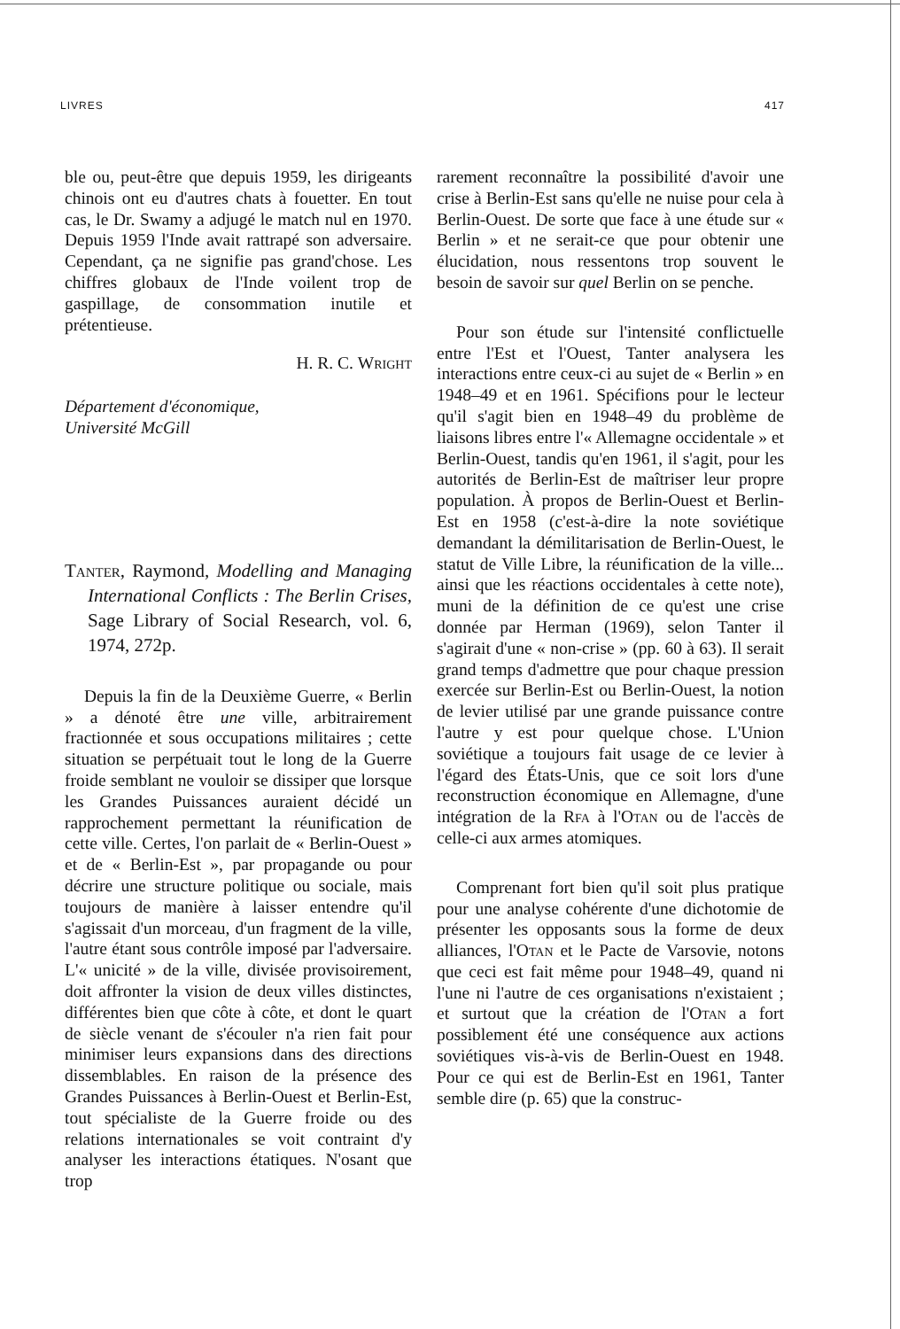LIVRES 417
ble ou, peut-être que depuis 1959, les dirigeants chinois ont eu d'autres chats à fouetter. En tout cas, le Dr. Swamy a adjugé le match nul en 1970. Depuis 1959 l'Inde avait rattrapé son adversaire. Cependant, ça ne signifie pas grand'chose. Les chiffres globaux de l'Inde voilent trop de gaspillage, de consommation inutile et prétentieuse.
H. R. C. Wright
Département d'économique,
Université McGill
Tanter, Raymond, Modelling and Managing International Conflicts : The Berlin Crises, Sage Library of Social Research, vol. 6, 1974, 272p.
Depuis la fin de la Deuxième Guerre, « Berlin » a dénoté être une ville, arbitrairement fractionnée et sous occupations militaires ; cette situation se perpétuait tout le long de la Guerre froide semblant ne vouloir se dissiper que lorsque les Grandes Puissances auraient décidé un rapprochement permettant la réunification de cette ville. Certes, l'on parlait de « Berlin-Ouest » et de « Berlin-Est », par propagande ou pour décrire une structure politique ou sociale, mais toujours de manière à laisser entendre qu'il s'agissait d'un morceau, d'un fragment de la ville, l'autre étant sous contrôle imposé par l'adversaire. L'« unicité » de la ville, divisée provisoirement, doit affronter la vision de deux villes distinctes, différentes bien que côte à côte, et dont le quart de siècle venant de s'écouler n'a rien fait pour minimiser leurs expansions dans des directions dissemblables. En raison de la présence des Grandes Puissances à Berlin-Ouest et Berlin-Est, tout spécialiste de la Guerre froide ou des relations internationales se voit contraint d'y analyser les interactions étatiques. N'osant que trop
rarement reconnaître la possibilité d'avoir une crise à Berlin-Est sans qu'elle ne nuise pour cela à Berlin-Ouest. De sorte que face à une étude sur « Berlin » et ne serait-ce que pour obtenir une élucidation, nous ressentons trop souvent le besoin de savoir sur quel Berlin on se penche.
Pour son étude sur l'intensité conflictuelle entre l'Est et l'Ouest, Tanter analysera les interactions entre ceux-ci au sujet de « Berlin » en 1948–49 et en 1961. Spécifions pour le lecteur qu'il s'agit bien en 1948–49 du problème de liaisons libres entre l'« Allemagne occidentale » et Berlin-Ouest, tandis qu'en 1961, il s'agit, pour les autorités de Berlin-Est de maîtriser leur propre population. À propos de Berlin-Ouest et Berlin-Est en 1958 (c'est-à-dire la note soviétique demandant la démilitarisation de Berlin-Ouest, le statut de Ville Libre, la réunification de la ville... ainsi que les réactions occidentales à cette note), muni de la définition de ce qu'est une crise donnée par Herman (1969), selon Tanter il s'agirait d'une « non-crise » (pp. 60 à 63). Il serait grand temps d'admettre que pour chaque pression exercée sur Berlin-Est ou Berlin-Ouest, la notion de levier utilisé par une grande puissance contre l'autre y est pour quelque chose. L'Union soviétique a toujours fait usage de ce levier à l'égard des États-Unis, que ce soit lors d'une reconstruction économique en Allemagne, d'une intégration de la Rfa à l'Otan ou de l'accès de celle-ci aux armes atomiques.
Comprenant fort bien qu'il soit plus pratique pour une analyse cohérente d'une dichotomie de présenter les opposants sous la forme de deux alliances, l'Otan et le Pacte de Varsovie, notons que ceci est fait même pour 1948–49, quand ni l'une ni l'autre de ces organisations n'existaient ; et surtout que la création de l'Otan a fort possiblement été une conséquence aux actions soviétiques vis-à-vis de Berlin-Ouest en 1948. Pour ce qui est de Berlin-Est en 1961, Tanter semble dire (p. 65) que la construc-